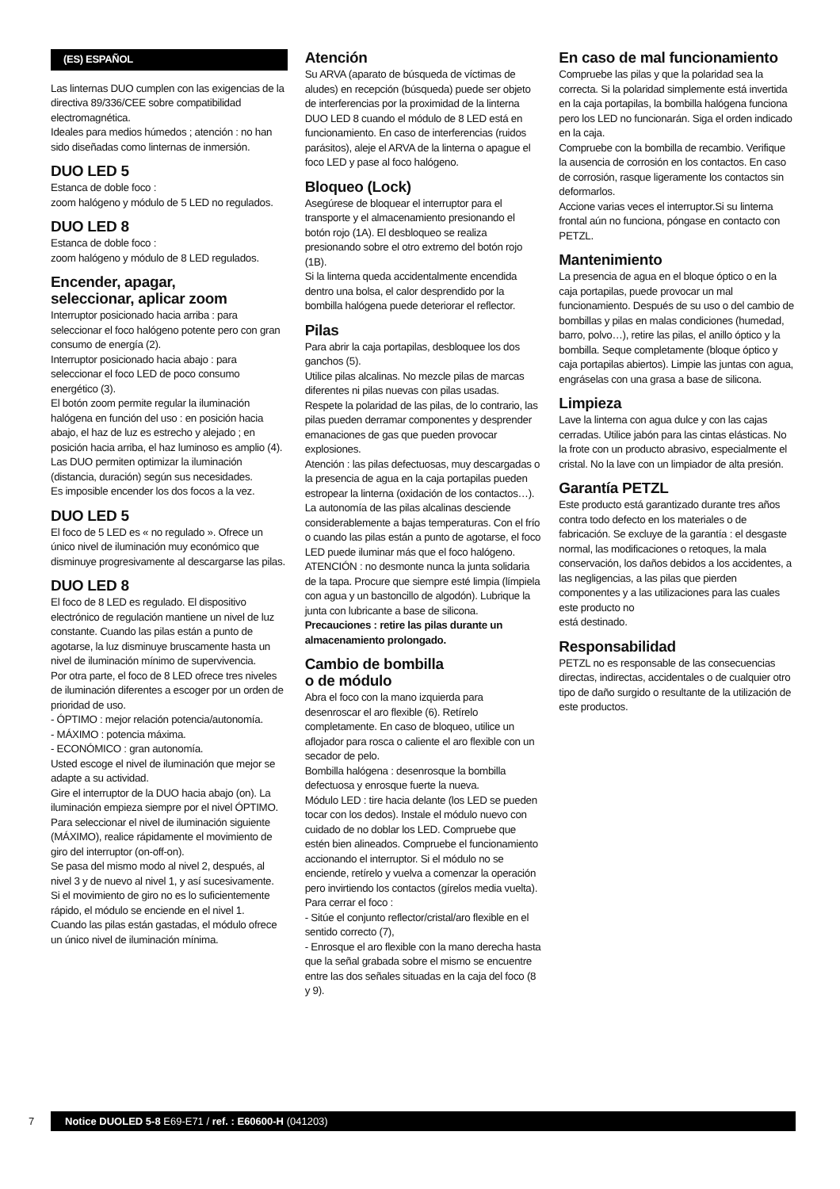(ES) ESPAÑOL
Las linternas DUO cumplen con las exigencias de la directiva 89/336/CEE sobre compatibilidad electromagnética.
Ideales para medios húmedos ; atención : no han sido diseñadas como linternas de inmersión.
DUO LED 5
Estanca de doble foco :
zoom halógeno y módulo de 5 LED no regulados.
DUO LED 8
Estanca de doble foco :
zoom halógeno y módulo de 8 LED regulados.
Encender, apagar,
seleccionar, aplicar zoom
Interruptor posicionado hacia arriba : para seleccionar el foco halógeno potente pero con gran consumo de energía (2).
Interruptor posicionado hacia abajo : para seleccionar el foco LED de poco consumo energético (3).
El botón zoom permite regular la iluminación halógena en función del uso : en posición hacia abajo, el haz de luz es estrecho y alejado ; en posición hacia arriba, el haz luminoso es amplio (4).
Las DUO permiten optimizar la iluminación (distancia, duración) según sus necesidades.
Es imposible encender los dos focos a la vez.
DUO LED 5
El foco de 5 LED es « no regulado ». Ofrece un único nivel de iluminación muy económico que disminuye progresivamente al descargarse las pilas.
DUO LED 8
El foco de 8 LED es regulado. El dispositivo electrónico de regulación mantiene un nivel de luz constante. Cuando las pilas están a punto de agotarse, la luz disminuye bruscamente hasta un nivel de iluminación mínimo de supervivencia.
Por otra parte, el foco de 8 LED ofrece tres niveles de iluminación diferentes a escoger por un orden de prioridad de uso.
- ÓPTIMO : mejor relación potencia/autonomía.
- MÁXIMO : potencia máxima.
- ECONÓMICO : gran autonomía.
Usted escoge el nivel de iluminación que mejor se adapte a su actividad.
Gire el interruptor de la DUO hacia abajo (on). La iluminación empieza siempre por el nivel ÓPTIMO.
Para seleccionar el nivel de iluminación siguiente (MÁXIMO), realice rápidamente el movimiento de giro del interruptor (on-off-on).
Se pasa del mismo modo al nivel 2, después, al nivel 3 y de nuevo al nivel 1, y así sucesivamente.
Si el movimiento de giro no es lo suficientemente rápido, el módulo se enciende en el nivel 1.
Cuando las pilas están gastadas, el módulo ofrece un único nivel de iluminación mínima.
Atención
Su ARVA (aparato de búsqueda de víctimas de aludes) en recepción (búsqueda) puede ser objeto de interferencias por la proximidad de la linterna DUO LED 8 cuando el módulo de 8 LED está en funcionamiento. En caso de interferencias (ruidos parásitos), aleje el ARVA de la linterna o apague el foco LED y pase al foco halógeno.
Bloqueo (Lock)
Asegúrese de bloquear el interruptor para el transporte y el almacenamiento presionando el botón rojo (1A). El desbloqueo se realiza presionando sobre el otro extremo del botón rojo (1B).
Si la linterna queda accidentalmente encendida dentro una bolsa, el calor desprendido por la bombilla halógena puede deteriorar el reflector.
Pilas
Para abrir la caja portapilas, desbloquee los dos ganchos (5).
Utilice pilas alcalinas. No mezcle pilas de marcas diferentes ni pilas nuevas con pilas usadas.
Respete la polaridad de las pilas, de lo contrario, las pilas pueden derramar componentes y desprender emanaciones de gas que pueden provocar explosiones.
Atención : las pilas defectuosas, muy descargadas o la presencia de agua en la caja portapilas pueden estropear la linterna (oxidación de los contactos…).
La autonomía de las pilas alcalinas desciende considerablemente a bajas temperaturas. Con el frío o cuando las pilas están a punto de agotarse, el foco LED puede iluminar más que el foco halógeno.
ATENCIÓN : no desmonte nunca la junta solidaria de la tapa. Procure que siempre esté limpia (límpiela con agua y un bastoncillo de algodón). Lubrique la junta con lubricante a base de silicona.
Precauciones : retire las pilas durante un almacenamiento prolongado.
Cambio de bombilla
o de módulo
Abra el foco con la mano izquierda para desenroscar el aro flexible (6). Retírelo completamente. En caso de bloqueo, utilice un aflojador para rosca o caliente el aro flexible con un secador de pelo.
Bombilla halógena : desenrosque la bombilla defectuosa y enrosque fuerte la nueva.
Módulo LED : tire hacia delante (los LED se pueden tocar con los dedos). Instale el módulo nuevo con cuidado de no doblar los LED. Compruebe que estén bien alineados. Compruebe el funcionamiento accionando el interruptor. Si el módulo no se enciende, retírelo y vuelva a comenzar la operación pero invirtiendo los contactos (gírelos media vuelta).
Para cerrar el foco :
- Sitúe el conjunto reflector/cristal/aro flexible en el sentido correcto (7),
- Enrosque el aro flexible con la mano derecha hasta que la señal grabada sobre el mismo se encuentre entre las dos señales situadas en la caja del foco (8 y 9).
En caso de mal funcionamiento
Compruebe las pilas y que la polaridad sea la correcta. Si la polaridad simplemente está invertida en la caja portapilas, la bombilla halógena funciona pero los LED no funcionarán. Siga el orden indicado en la caja.
Compruebe con la bombilla de recambio. Verifique la ausencia de corrosión en los contactos. En caso de corrosión, rasque ligeramente los contactos sin deformarlos.
Accione varias veces el interruptor.Si su linterna frontal aún no funciona, póngase en contacto con PETZL.
Mantenimiento
La presencia de agua en el bloque óptico o en la caja portapilas, puede provocar un mal funcionamiento. Después de su uso o del cambio de bombillas y pilas en malas condiciones (humedad, barro, polvo…), retire las pilas, el anillo óptico y la bombilla. Seque completamente (bloque óptico y caja portapilas abiertos). Limpie las juntas con agua, engráselas con una grasa a base de silicona.
Limpieza
Lave la linterna con agua dulce y con las cajas cerradas. Utilice jabón para las cintas elásticas. No la frote con un producto abrasivo, especialmente el cristal. No la lave con un limpiador de alta presión.
Garantía PETZL
Este producto está garantizado durante tres años contra todo defecto en los materiales o de fabricación. Se excluye de la garantía : el desgaste normal, las modificaciones o retoques, la mala conservación, los daños debidos a los accidentes, a las negligencias, a las pilas que pierden componentes y a las utilizaciones para las cuales este producto no
está destinado.
Responsabilidad
PETZL no es responsable de las consecuencias directas, indirectas, accidentales o de cualquier otro tipo de daño surgido o resultante de la utilización de este productos.
7 Notice DUOLED 5-8 E69-E71 / ref. : E60600-H (041203)